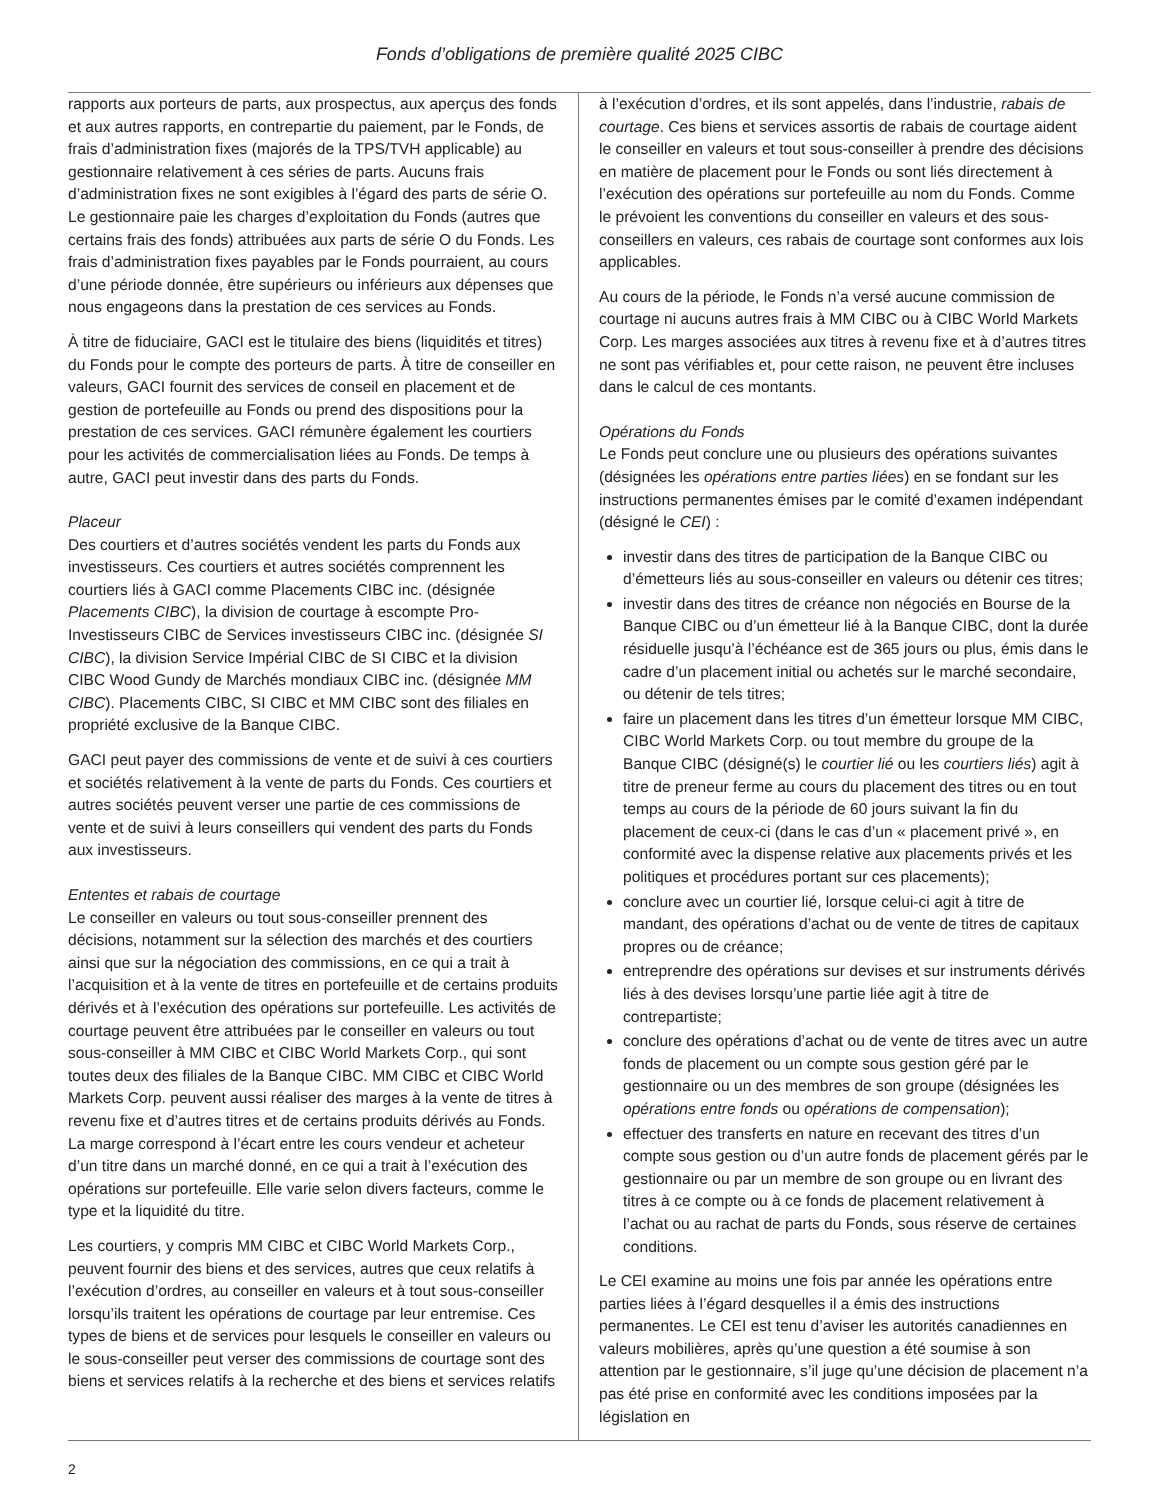Fonds d’obligations de première qualité 2025 CIBC
rapports aux porteurs de parts, aux prospectus, aux aperçus des fonds et aux autres rapports, en contrepartie du paiement, par le Fonds, de frais d’administration fixes (majorés de la TPS/TVH applicable) au gestionnaire relativement à ces séries de parts. Aucuns frais d’administration fixes ne sont exigibles à l’égard des parts de série O. Le gestionnaire paie les charges d’exploitation du Fonds (autres que certains frais des fonds) attribuées aux parts de série O du Fonds. Les frais d’administration fixes payables par le Fonds pourraient, au cours d’une période donnée, être supérieurs ou inférieurs aux dépenses que nous engageons dans la prestation de ces services au Fonds.
À titre de fiduciaire, GACI est le titulaire des biens (liquidités et titres) du Fonds pour le compte des porteurs de parts. À titre de conseiller en valeurs, GACI fournit des services de conseil en placement et de gestion de portefeuille au Fonds ou prend des dispositions pour la prestation de ces services. GACI rémunère également les courtiers pour les activités de commercialisation liées au Fonds. De temps à autre, GACI peut investir dans des parts du Fonds.
Placeur
Des courtiers et d’autres sociétés vendent les parts du Fonds aux investisseurs. Ces courtiers et autres sociétés comprennent les courtiers liés à GACI comme Placements CIBC inc. (désignée Placements CIBC), la division de courtage à escompte Pro-Investisseurs CIBC de Services investisseurs CIBC inc. (désignée SI CIBC), la division Service Impérial CIBC de SI CIBC et la division CIBC Wood Gundy de Marchés mondiaux CIBC inc. (désignée MM CIBC). Placements CIBC, SI CIBC et MM CIBC sont des filiales en propriété exclusive de la Banque CIBC.
GACI peut payer des commissions de vente et de suivi à ces courtiers et sociétés relativement à la vente de parts du Fonds. Ces courtiers et autres sociétés peuvent verser une partie de ces commissions de vente et de suivi à leurs conseillers qui vendent des parts du Fonds aux investisseurs.
Ententes et rabais de courtage
Le conseiller en valeurs ou tout sous-conseiller prennent des décisions, notamment sur la sélection des marchés et des courtiers ainsi que sur la négociation des commissions, en ce qui a trait à l’acquisition et à la vente de titres en portefeuille et de certains produits dérivés et à l’exécution des opérations sur portefeuille. Les activités de courtage peuvent être attribuées par le conseiller en valeurs ou tout sous-conseiller à MM CIBC et CIBC World Markets Corp., qui sont toutes deux des filiales de la Banque CIBC. MM CIBC et CIBC World Markets Corp. peuvent aussi réaliser des marges à la vente de titres à revenu fixe et d’autres titres et de certains produits dérivés au Fonds. La marge correspond à l’écart entre les cours vendeur et acheteur d’un titre dans un marché donné, en ce qui a trait à l’exécution des opérations sur portefeuille. Elle varie selon divers facteurs, comme le type et la liquidité du titre.
Les courtiers, y compris MM CIBC et CIBC World Markets Corp., peuvent fournir des biens et des services, autres que ceux relatifs à l’exécution d’ordres, au conseiller en valeurs et à tout sous-conseiller lorsqu’ils traitent les opérations de courtage par leur entremise. Ces types de biens et de services pour lesquels le conseiller en valeurs ou le sous-conseiller peut verser des commissions de courtage sont des biens et services relatifs à la recherche et des biens et services relatifs
à l’exécution d’ordres, et ils sont appelés, dans l’industrie, rabais de courtage. Ces biens et services assortis de rabais de courtage aident le conseiller en valeurs et tout sous-conseiller à prendre des décisions en matière de placement pour le Fonds ou sont liés directement à l’exécution des opérations sur portefeuille au nom du Fonds. Comme le prévoient les conventions du conseiller en valeurs et des sous-conseillers en valeurs, ces rabais de courtage sont conformes aux lois applicables.
Au cours de la période, le Fonds n’a versé aucune commission de courtage ni aucuns autres frais à MM CIBC ou à CIBC World Markets Corp. Les marges associées aux titres à revenu fixe et à d’autres titres ne sont pas vérifiables et, pour cette raison, ne peuvent être incluses dans le calcul de ces montants.
Opérations du Fonds
Le Fonds peut conclure une ou plusieurs des opérations suivantes (désignées les opérations entre parties liées) en se fondant sur les instructions permanentes émises par le comité d’examen indépendant (désigné le CEI) :
investir dans des titres de participation de la Banque CIBC ou d’émetteurs liés au sous-conseiller en valeurs ou détenir ces titres;
investir dans des titres de créance non négociés en Bourse de la Banque CIBC ou d’un émetteur lié à la Banque CIBC, dont la durée résiduelle jusqu’à l’échéance est de 365 jours ou plus, émis dans le cadre d’un placement initial ou achetés sur le marché secondaire, ou détenir de tels titres;
faire un placement dans les titres d’un émetteur lorsque MM CIBC, CIBC World Markets Corp. ou tout membre du groupe de la Banque CIBC (désigné(s) le courtier lié ou les courtiers liés) agit à titre de preneur ferme au cours du placement des titres ou en tout temps au cours de la période de 60 jours suivant la fin du placement de ceux-ci (dans le cas d’un « placement privé », en conformité avec la dispense relative aux placements privés et les politiques et procédures portant sur ces placements);
conclure avec un courtier lié, lorsque celui-ci agit à titre de mandant, des opérations d’achat ou de vente de titres de capitaux propres ou de créance;
entreprendre des opérations sur devises et sur instruments dérivés liés à des devises lorsqu’une partie liée agit à titre de contrepartiste;
conclure des opérations d’achat ou de vente de titres avec un autre fonds de placement ou un compte sous gestion géré par le gestionnaire ou un des membres de son groupe (désignées les opérations entre fonds ou opérations de compensation);
effectuer des transferts en nature en recevant des titres d’un compte sous gestion ou d’un autre fonds de placement gérés par le gestionnaire ou par un membre de son groupe ou en livrant des titres à ce compte ou à ce fonds de placement relativement à l’achat ou au rachat de parts du Fonds, sous réserve de certaines conditions.
Le CEI examine au moins une fois par année les opérations entre parties liées à l’égard desquelles il a émis des instructions permanentes. Le CEI est tenu d’aviser les autorités canadiennes en valeurs mobilières, après qu’une question a été soumise à son attention par le gestionnaire, s’il juge qu’une décision de placement n’a pas été prise en conformité avec les conditions imposées par la législation en
2